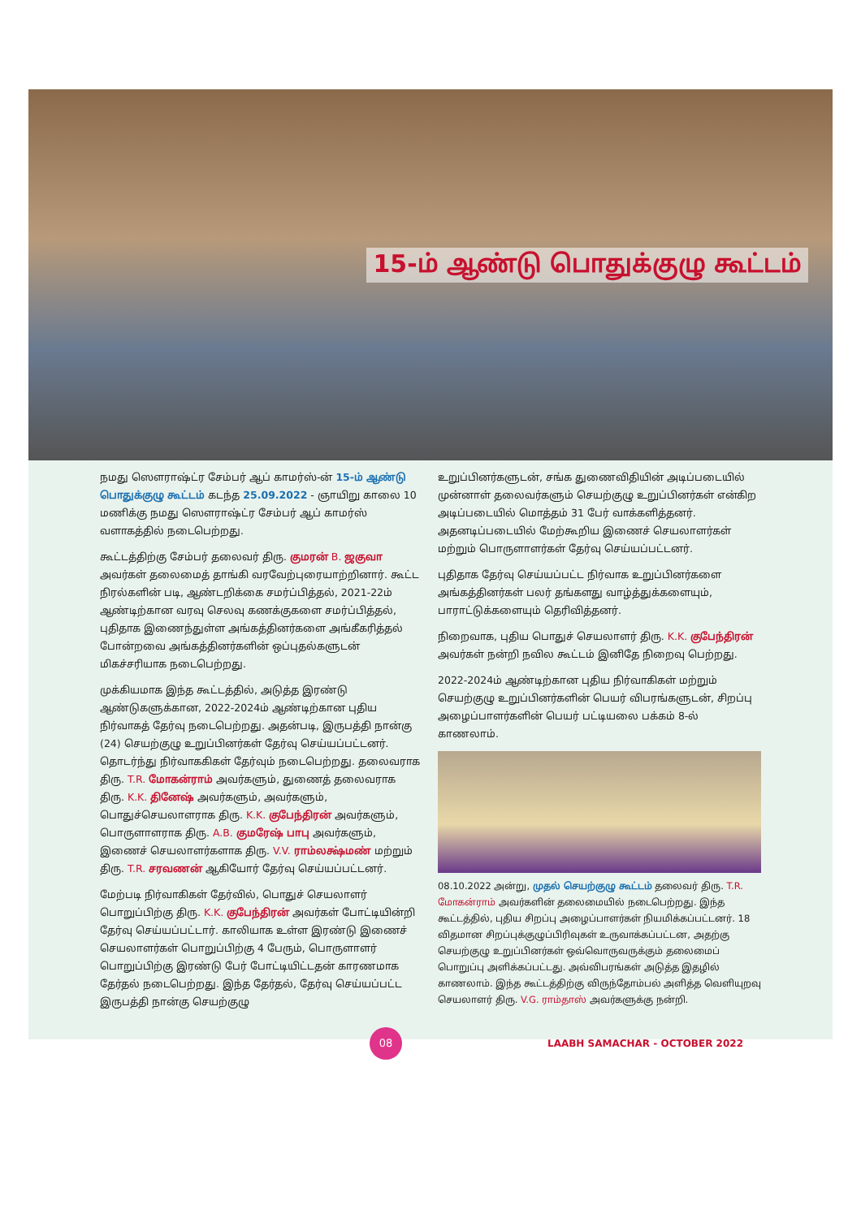15-ம் ஆண்டு பொதுக்குழு கூட்டம்
நமது ஸௌராஷ்ட்ர சேம்பர் ஆப் காமர்ஸ்-ன் 15-ம் ஆண்டு பொதுக்குழு கூட்டம் கடந்த 25.09.2022 - ஞாயிறு காலை 10 மணிக்கு நமது ஸௌராஷ்ட்ர சேம்பர் ஆப் காமர்ஸ் வளாகத்தில் நடைபெற்றது.
கூட்டத்திற்கு சேம்பர் தலைவர் திரு. குமரன் B. ஜகுவா அவர்கள் தலைமைத் தாங்கி வரவேற்புரையாற்றினார். கூட்ட நிரல்களின் படி, ஆண்டறிக்கை சமர்ப்பித்தல், 2021-22ம் ஆண்டிற்கான வரவு செலவு கணக்குகளை சமர்ப்பித்தல், புதிதாக இணைந்துள்ள அங்கத்தினர்களை அங்கீகரித்தல் போன்றவை அங்கத்தினர்களின் ஒப்புதல்களுடன் மிகச்சரியாக நடைபெற்றது.
முக்கியமாக இந்த கூட்டத்தில், அடுத்த இரண்டு ஆண்டுகளுக்கான, 2022-2024ம் ஆண்டிற்கான புதிய நிர்வாகத் தேர்வு நடைபெற்றது. அதன்படி, இருபத்தி நான்கு (24) செயற்குழு உறுப்பினர்கள் தேர்வு செய்யப்பட்டனர். தொடர்ந்து நிர்வாககிகள் தேர்வும் நடைபெற்றது. தலைவராக திரு. T.R. மோகன்ராம் அவர்களும், துணைத் தலைவராக திரு. K.K. தினேஷ் அவர்களும், அவர்களும், பொதுச்செயலாளராக திரு. K.K. குபேந்திரன் அவர்களும், பொருளாளராக திரு. A.B. குமரேஷ் பாபு அவர்களும், இணைச் செயலாளர்களாக திரு. V.V. ராம்லக்ஷ்மண் மற்றும் திரு. T.R. சரவணன் ஆகியோர் தேர்வு செய்யப்பட்டனர்.
மேற்படி நிர்வாகிகள் தேர்வில், பொதுச் செயலாளர் பொறுப்பிற்கு திரு. K.K. குபேந்திரன் அவர்கள் போட்டியின்றி தேர்வு செய்யப்பட்டார். காலியாக உள்ள இரண்டு இணைச் செயலாளர்கள் பொறுப்பிற்கு 4 பேரும், பொருளாளர் பொறுப்பிற்கு இரண்டு பேர் போட்டியிட்டதன் காரணமாக தேர்தல் நடைபெற்றது. இந்த தேர்தல், தேர்வு செய்யப்பட்ட இருபத்தி நான்கு செயற்குழு
உறுப்பினர்களுடன், சங்க துணைவிதியின் அடிப்படையில் முன்னாள் தலைவர்களும் செயற்குழு உறுப்பினர்கள் என்கிற அடிப்படையில் மொத்தம் 31 பேர் வாக்களித்தனர். அதனடிப்படையில் மேற்கூறிய இணைச் செயலாளர்கள் மற்றும் பொருளாளர்கள் தேர்வு செய்யப்பட்டனர்.
புதிதாக தேர்வு செய்யப்பட்ட நிர்வாக உறுப்பினர்களை அங்கத்தினர்கள் பலர் தங்களது வாழ்த்துக்களையும், பாராட்டுக்களையும் தெரிவித்தனர்.
நிறைவாக, புதிய பொதுச் செயலாளர் திரு. K.K. குபேந்திரன் அவர்கள் நன்றி நவில கூட்டம் இனிதே நிறைவு பெற்றது.
2022-2024ம் ஆண்டிற்கான புதிய நிர்வாகிகள் மற்றும் செயற்குழு உறுப்பினர்களின் பெயர் விபரங்களுடன், சிறப்பு அழைப்பாளர்களின் பெயர் பட்டியலை பக்கம் 8-ல் காணலாம்.
08.10.2022 அன்று, முதல் செயற்குழு கூட்டம் தலைவர் திரு. T.R. மோகன்ராம் அவர்களின் தலைமையில் நடைபெற்றது. இந்த கூட்டத்தில், புதிய சிறப்பு அழைப்பாளர்கள் நியமிக்கப்பட்டனர். 18 விதமான சிறப்புக்குழுப்பிரிவுகள் உருவாக்கப்பட்டன, அதற்கு செயற்குழு உறுப்பினர்கள் ஒவ்வொருவருக்கும் தலைமைப் பொறுப்பு அளிக்கப்பட்டது. அவ்விபரங்கள் அடுத்த இதழில் காணலாம். இந்த கூட்டத்திற்கு விருந்தோம்பல் அளித்த வெளியுறவு செயலாளர் திரு. V.G. ராம்தாஸ் அவர்களுக்கு நன்றி.
08
LAABH SAMACHAR - OCTOBER 2022